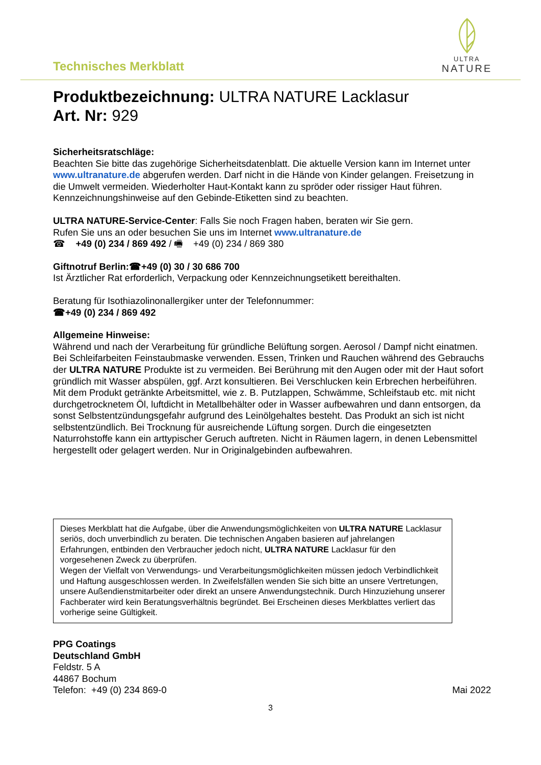Technisches Merkblatt
ULTRA
NATURE
Produktbezeichnung: ULTRA NATURE Lacklasur
Art. Nr: 929
Sicherheitsratschläge:
Beachten Sie bitte das zugehörige Sicherheitsdatenblatt. Die aktuelle Version kann im Internet unter www.ultranature.de abgerufen werden. Darf nicht in die Hände von Kinder gelangen. Freisetzung in die Umwelt vermeiden. Wiederholter Haut-Kontakt kann zu spröder oder rissiger Haut führen. Kennzeichnungshinweise auf den Gebinde-Etiketten sind zu beachten.
ULTRA NATURE-Service-Center: Falls Sie noch Fragen haben, beraten wir Sie gern.
Rufen Sie uns an oder besuchen Sie uns im Internet www.ultranature.de
☎ +49 (0) 234 / 869 492 / 🖷 +49 (0) 234 / 869 380
Giftnotruf Berlin:☎+49 (0) 30 / 30 686 700
Ist Ärztlicher Rat erforderlich, Verpackung oder Kennzeichnungsetikett bereithalten.
Beratung für Isothiazolinonallergiker unter der Telefonnummer:
☎+49 (0) 234 / 869 492
Allgemeine Hinweise:
Während und nach der Verarbeitung für gründliche Belüftung sorgen. Aerosol / Dampf nicht einatmen. Bei Schleifarbeiten Feinstaubmaske verwenden. Essen, Trinken und Rauchen während des Gebrauchs der ULTRA NATURE Produkte ist zu vermeiden. Bei Berührung mit den Augen oder mit der Haut sofort gründlich mit Wasser abspülen, ggf. Arzt konsultieren. Bei Verschlucken kein Erbrechen herbeiführen. Mit dem Produkt getränkte Arbeitsmittel, wie z. B. Putzlappen, Schwämme, Schleifstaub etc. mit nicht durchgetrocknetem Öl, luftdicht in Metallbehälter oder in Wasser aufbewahren und dann entsorgen, da sonst Selbstentzündungsgefahr aufgrund des Leinölgehaltes besteht. Das Produkt an sich ist nicht selbstentzündlich. Bei Trocknung für ausreichende Lüftung sorgen. Durch die eingesetzten Naturrohstoffe kann ein arttypischer Geruch auftreten. Nicht in Räumen lagern, in denen Lebensmittel hergestellt oder gelagert werden. Nur in Originalgebinden aufbewahren.
Dieses Merkblatt hat die Aufgabe, über die Anwendungsmöglichkeiten von ULTRA NATURE Lacklasur seriös, doch unverbindlich zu beraten. Die technischen Angaben basieren auf jahrelangen Erfahrungen, entbinden den Verbraucher jedoch nicht, ULTRA NATURE Lacklasur für den vorgesehenen Zweck zu überprüfen.
Wegen der Vielfalt von Verwendungs- und Verarbeitungsmöglichkeiten müssen jedoch Verbindlichkeit und Haftung ausgeschlossen werden. In Zweifelsfällen wenden Sie sich bitte an unsere Vertretungen, unsere Außendienstmitarbeiter oder direkt an unsere Anwendungstechnik. Durch Hinzuziehung unserer Fachberater wird kein Beratungsverhältnis begründet. Bei Erscheinen dieses Merkblattes verliert das vorherige seine Gültigkeit.
PPG Coatings
Deutschland GmbH
Feldstr. 5 A
44867 Bochum
Telefon: +49 (0) 234 869-0
Mai 2022
3